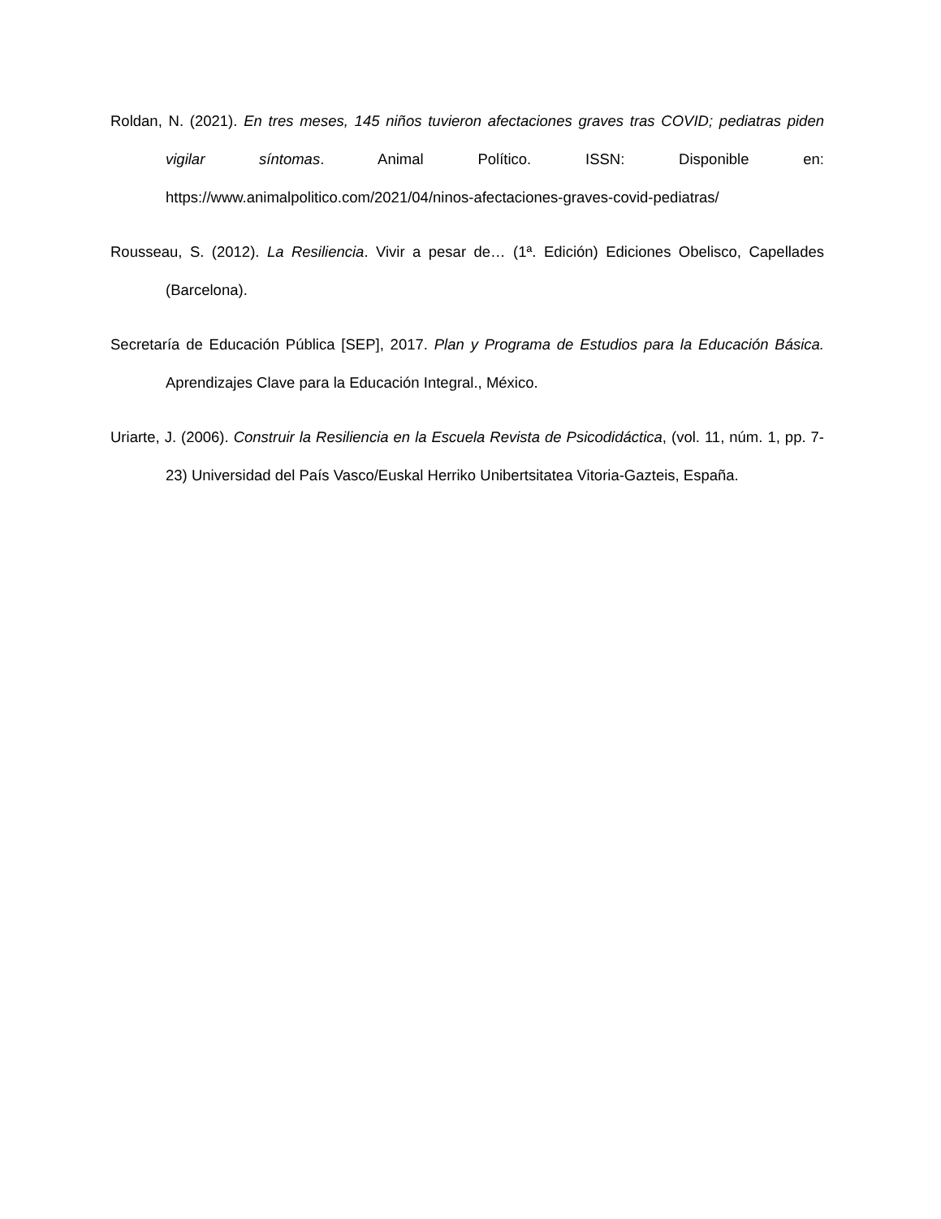Roldan, N. (2021). En tres meses, 145 niños tuvieron afectaciones graves tras COVID; pediatras piden vigilar síntomas. Animal Político. ISSN: Disponible en: https://www.animalpolitico.com/2021/04/ninos-afectaciones-graves-covid-pediatras/
Rousseau, S. (2012). La Resiliencia. Vivir a pesar de… (1ª. Edición) Ediciones Obelisco, Capellades (Barcelona).
Secretaría de Educación Pública [SEP], 2017. Plan y Programa de Estudios para la Educación Básica. Aprendizajes Clave para la Educación Integral., México.
Uriarte, J. (2006). Construir la Resiliencia en la Escuela Revista de Psicodidáctica, (vol. 11, núm. 1, pp. 7-23) Universidad del País Vasco/Euskal Herriko Unibertsitatea Vitoria-Gazteis, España.